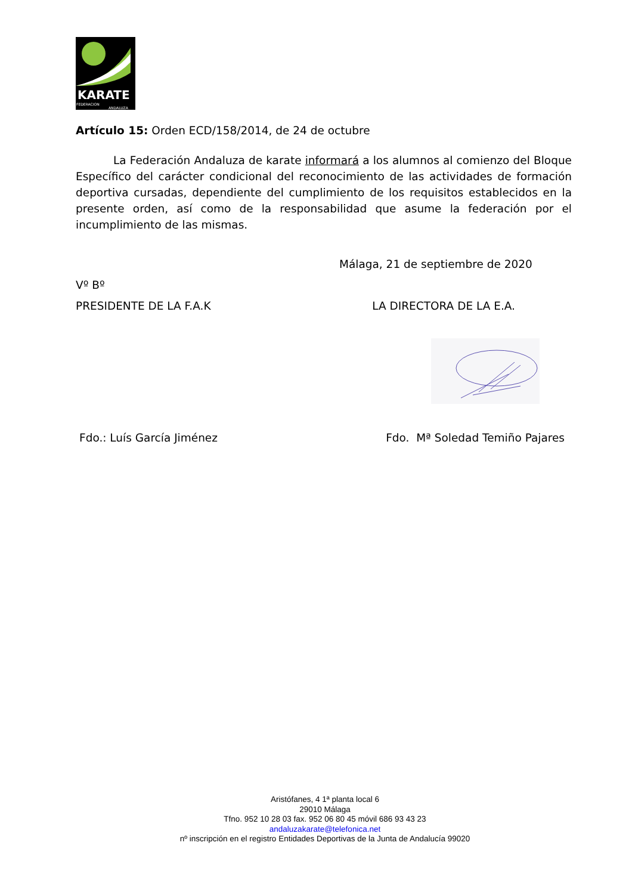KARATE
FEDERACION
ANDALUZA
Artículo 15: Orden ECD/158/2014, de 24 de octubre
La Federación Andaluza de karate informará a los alumnos al comienzo del Bloque Específico del carácter condicional del reconocimiento de las actividades de formación deportiva cursadas, dependiente del cumplimiento de los requisitos establecidos en la presente orden, así como de la responsabilidad que asume la federación por el incumplimiento de las mismas.
Málaga, 21 de septiembre de 2020
Vº Bº
PRESIDENTE DE LA F.A.K LA DIRECTORA DE LA E.A.
Fdo.: Luís García Jiménez Fdo. Mª Soledad Temiño Pajares
Aristófanes, 4 1ª planta local 6
29010 Málaga
Tfno. 952 10 28 03 fax. 952 06 80 45 móvil 686 93 43 23
andaluzakarate@telefonica.net
nº inscripción en el registro Entidades Deportivas de la Junta de Andalucía 99020